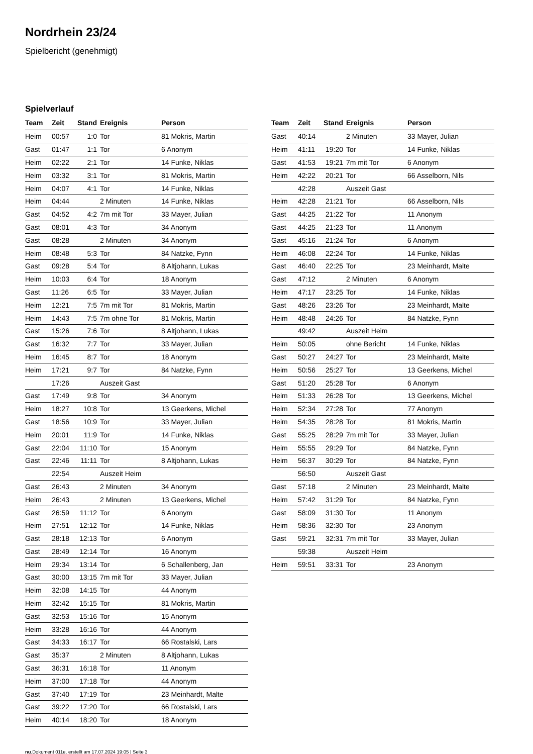Nordrhein 23/24
Spielbericht (genehmigt)
Spielverlauf
| Team | Zeit | Stand | Ereignis | Person |
| --- | --- | --- | --- | --- |
| Heim | 00:57 | 1:0 | Tor | 81 Mokris, Martin |
| Gast | 01:47 | 1:1 | Tor | 6 Anonym |
| Heim | 02:22 | 2:1 | Tor | 14 Funke, Niklas |
| Heim | 03:32 | 3:1 | Tor | 81 Mokris, Martin |
| Heim | 04:07 | 4:1 | Tor | 14 Funke, Niklas |
| Heim | 04:44 | | 2 Minuten | 14 Funke, Niklas |
| Gast | 04:52 | 4:2 | 7m mit Tor | 33 Mayer, Julian |
| Gast | 08:01 | 4:3 | Tor | 34 Anonym |
| Gast | 08:28 | | 2 Minuten | 34 Anonym |
| Heim | 08:48 | 5:3 | Tor | 84 Natzke, Fynn |
| Gast | 09:28 | 5:4 | Tor | 8 Altjohann, Lukas |
| Heim | 10:03 | 6:4 | Tor | 18 Anonym |
| Gast | 11:26 | 6:5 | Tor | 33 Mayer, Julian |
| Heim | 12:21 | 7:5 | 7m mit Tor | 81 Mokris, Martin |
| Heim | 14:43 | 7:5 | 7m ohne Tor | 81 Mokris, Martin |
| Gast | 15:26 | 7:6 | Tor | 8 Altjohann, Lukas |
| Gast | 16:32 | 7:7 | Tor | 33 Mayer, Julian |
| Heim | 16:45 | 8:7 | Tor | 18 Anonym |
| Heim | 17:21 | 9:7 | Tor | 84 Natzke, Fynn |
| | 17:26 | | Auszeit Gast | |
| Gast | 17:49 | 9:8 | Tor | 34 Anonym |
| Heim | 18:27 | 10:8 | Tor | 13 Geerkens, Michel |
| Gast | 18:56 | 10:9 | Tor | 33 Mayer, Julian |
| Heim | 20:01 | 11:9 | Tor | 14 Funke, Niklas |
| Gast | 22:04 | 11:10 | Tor | 15 Anonym |
| Gast | 22:46 | 11:11 | Tor | 8 Altjohann, Lukas |
| | 22:54 | | Auszeit Heim | |
| Gast | 26:43 | | 2 Minuten | 34 Anonym |
| Heim | 26:43 | | 2 Minuten | 13 Geerkens, Michel |
| Gast | 26:59 | 11:12 | Tor | 6 Anonym |
| Heim | 27:51 | 12:12 | Tor | 14 Funke, Niklas |
| Gast | 28:18 | 12:13 | Tor | 6 Anonym |
| Gast | 28:49 | 12:14 | Tor | 16 Anonym |
| Heim | 29:34 | 13:14 | Tor | 6 Schallenberg, Jan |
| Gast | 30:00 | 13:15 | 7m mit Tor | 33 Mayer, Julian |
| Heim | 32:08 | 14:15 | Tor | 44 Anonym |
| Heim | 32:42 | 15:15 | Tor | 81 Mokris, Martin |
| Gast | 32:53 | 15:16 | Tor | 15 Anonym |
| Heim | 33:28 | 16:16 | Tor | 44 Anonym |
| Gast | 34:33 | 16:17 | Tor | 66 Rostalski, Lars |
| Gast | 35:37 | | 2 Minuten | 8 Altjohann, Lukas |
| Gast | 36:31 | 16:18 | Tor | 11 Anonym |
| Heim | 37:00 | 17:18 | Tor | 44 Anonym |
| Gast | 37:40 | 17:19 | Tor | 23 Meinhardt, Malte |
| Gast | 39:22 | 17:20 | Tor | 66 Rostalski, Lars |
| Heim | 40:14 | 18:20 | Tor | 18 Anonym |
| Team | Zeit | Stand | Ereignis | Person |
| --- | --- | --- | --- | --- |
| Gast | 40:14 | | 2 Minuten | 33 Mayer, Julian |
| Heim | 41:11 | 19:20 | Tor | 14 Funke, Niklas |
| Gast | 41:53 | 19:21 | 7m mit Tor | 6 Anonym |
| Heim | 42:22 | 20:21 | Tor | 66 Asselborn, Nils |
| | 42:28 | | Auszeit Gast | |
| Heim | 42:28 | 21:21 | Tor | 66 Asselborn, Nils |
| Gast | 44:25 | 21:22 | Tor | 11 Anonym |
| Gast | 44:25 | 21:23 | Tor | 11 Anonym |
| Gast | 45:16 | 21:24 | Tor | 6 Anonym |
| Heim | 46:08 | 22:24 | Tor | 14 Funke, Niklas |
| Gast | 46:40 | 22:25 | Tor | 23 Meinhardt, Malte |
| Gast | 47:12 | | 2 Minuten | 6 Anonym |
| Heim | 47:17 | 23:25 | Tor | 14 Funke, Niklas |
| Gast | 48:26 | 23:26 | Tor | 23 Meinhardt, Malte |
| Heim | 48:48 | 24:26 | Tor | 84 Natzke, Fynn |
| | 49:42 | | Auszeit Heim | |
| Heim | 50:05 | | ohne Bericht | 14 Funke, Niklas |
| Gast | 50:27 | 24:27 | Tor | 23 Meinhardt, Malte |
| Heim | 50:56 | 25:27 | Tor | 13 Geerkens, Michel |
| Gast | 51:20 | 25:28 | Tor | 6 Anonym |
| Heim | 51:33 | 26:28 | Tor | 13 Geerkens, Michel |
| Heim | 52:34 | 27:28 | Tor | 77 Anonym |
| Heim | 54:35 | 28:28 | Tor | 81 Mokris, Martin |
| Gast | 55:25 | 28:29 | 7m mit Tor | 33 Mayer, Julian |
| Heim | 55:55 | 29:29 | Tor | 84 Natzke, Fynn |
| Heim | 56:37 | 30:29 | Tor | 84 Natzke, Fynn |
| | 56:50 | | Auszeit Gast | |
| Gast | 57:18 | | 2 Minuten | 23 Meinhardt, Malte |
| Heim | 57:42 | 31:29 | Tor | 84 Natzke, Fynn |
| Gast | 58:09 | 31:30 | Tor | 11 Anonym |
| Heim | 58:36 | 32:30 | Tor | 23 Anonym |
| Gast | 59:21 | 32:31 | 7m mit Tor | 33 Mayer, Julian |
| | 59:38 | | Auszeit Heim | |
| Heim | 59:51 | 33:31 | Tor | 23 Anonym |
nu.Dokument 011e, erstellt am 17.07.2024 19:05 | Seite 3